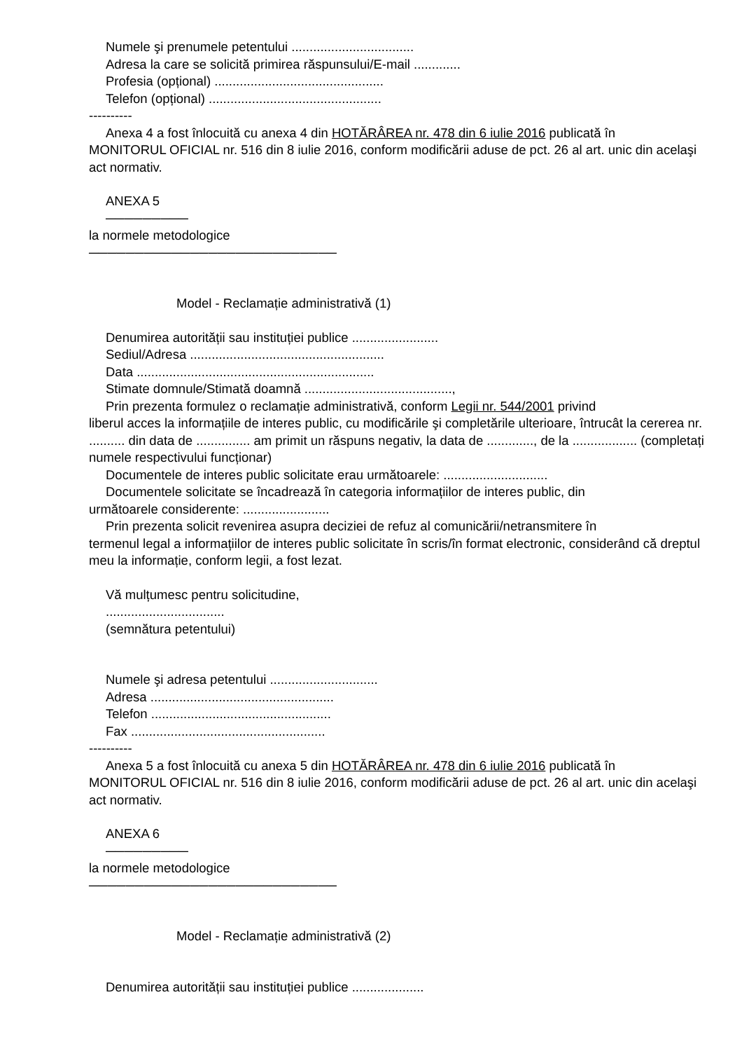Numele şi prenumele petentului ..................................
Adresa la care se solicită primirea răspunsului/E-mail .............
Profesia (opțional) ...............................................
Telefon (opțional) ................................................
----------
Anexa 4 a fost înlocuită cu anexa 4 din HOTĂRÂREA nr. 478 din 6 iulie 2016 publicată în
MONITORUL OFICIAL nr. 516 din 8 iulie 2016, conform modificării aduse de pct. 26 al art. unic din acelaşi act normativ.
ANEXA 5
─────────
la normele metodologice
───────────────────────────
Model - Reclamație administrativă (1)
Denumirea autorității sau instituției publice ........................
Sediul/Adresa ......................................................
Data ..................................................................
Stimate domnule/Stimată doamnă .........................................,
Prin prezenta formulez o reclamație administrativă, conform Legii nr. 544/2001 privind
liberul acces la informațiile de interes public, cu modificările şi completările ulterioare, întrucât la cererea nr. .......... din data de ............... am primit un răspuns negativ, la data de ............., de la .................. (completați numele respectivului funcționar)
Documentele de interes public solicitate erau următoarele: .............................
Documentele solicitate se încadrează în categoria informațiilor de interes public, din
următoarele considerente: ........................
Prin prezenta solicit revenirea asupra deciziei de refuz al comunicării/netransmitere în
termenul legal a informațiilor de interes public solicitate în scris/în format electronic, considerând că dreptul meu la informație, conform legii, a fost lezat.
Vă mulțumesc pentru solicitudine,
.................................
(semnătura petentului)
Numele şi adresa petentului ..............................
Adresa ...................................................
Telefon ..................................................
Fax ......................................................
----------
Anexa 5 a fost înlocuită cu anexa 5 din HOTĂRÂREA nr. 478 din 6 iulie 2016 publicată în
MONITORUL OFICIAL nr. 516 din 8 iulie 2016, conform modificării aduse de pct. 26 al art. unic din acelaşi act normativ.
ANEXA 6
─────────
la normele metodologice
───────────────────────────
Model - Reclamație administrativă (2)
Denumirea autorității sau instituției publice ....................